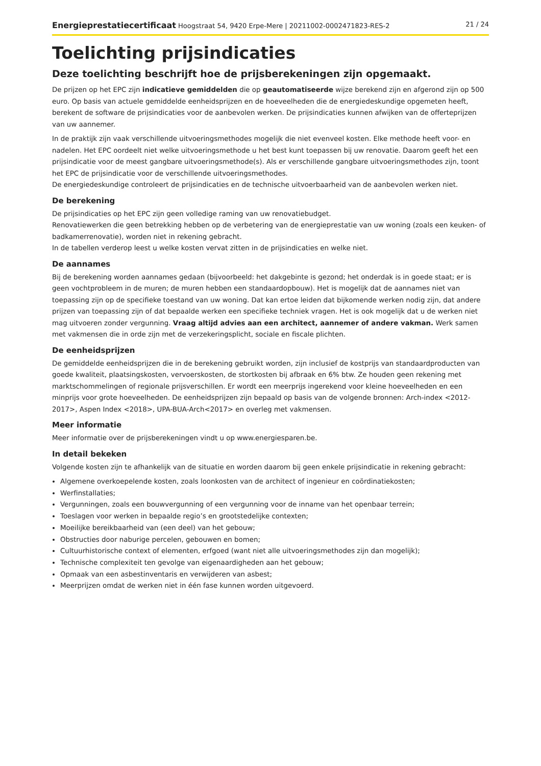Energieprestatiecertificaat Hoogstraat 54, 9420 Erpe-Mere | 20211002-0002471823-RES-2 21 / 24
Toelichting prijsindicaties
Deze toelichting beschrijft hoe de prijsberekeningen zijn opgemaakt.
De prijzen op het EPC zijn indicatieve gemiddelden die op geautomatiseerde wijze berekend zijn en afgerond zijn op 500 euro. Op basis van actuele gemiddelde eenheidsprijzen en de hoeveelheden die de energiedeskundige opgemeten heeft, berekent de software de prijsindicaties voor de aanbevolen werken. De prijsindicaties kunnen afwijken van de offerteprijzen van uw aannemer.
In de praktijk zijn vaak verschillende uitvoeringsmethodes mogelijk die niet evenveel kosten. Elke methode heeft voor- en nadelen. Het EPC oordeelt niet welke uitvoeringsmethode u het best kunt toepassen bij uw renovatie. Daarom geeft het een prijsindicatie voor de meest gangbare uitvoeringsmethode(s). Als er verschillende gangbare uitvoeringsmethodes zijn, toont het EPC de prijsindicatie voor de verschillende uitvoeringsmethodes.
De energiedeskundige controleert de prijsindicaties en de technische uitvoerbaarheid van de aanbevolen werken niet.
De berekening
De prijsindicaties op het EPC zijn geen volledige raming van uw renovatiebudget.
Renovatiewerken die geen betrekking hebben op de verbetering van de energieprestatie van uw woning (zoals een keuken- of badkamerrenovatie), worden niet in rekening gebracht.
In de tabellen verderop leest u welke kosten vervat zitten in de prijsindicaties en welke niet.
De aannames
Bij de berekening worden aannames gedaan (bijvoorbeeld: het dakgebinte is gezond; het onderdak is in goede staat; er is geen vochtprobleem in de muren; de muren hebben een standaardopbouw). Het is mogelijk dat de aannames niet van toepassing zijn op de specifieke toestand van uw woning. Dat kan ertoe leiden dat bijkomende werken nodig zijn, dat andere prijzen van toepassing zijn of dat bepaalde werken een specifieke techniek vragen. Het is ook mogelijk dat u de werken niet mag uitvoeren zonder vergunning. Vraag altijd advies aan een architect, aannemer of andere vakman. Werk samen met vakmensen die in orde zijn met de verzekeringsplicht, sociale en fiscale plichten.
De eenheidsprijzen
De gemiddelde eenheidsprijzen die in de berekening gebruikt worden, zijn inclusief de kostprijs van standaardproducten van goede kwaliteit, plaatsingskosten, vervoerskosten, de stortkosten bij afbraak en 6% btw. Ze houden geen rekening met marktschommelingen of regionale prijsverschillen. Er wordt een meerprijs ingerekend voor kleine hoeveelheden en een minprijs voor grote hoeveelheden. De eenheidsprijzen zijn bepaald op basis van de volgende bronnen: Arch-index <2012-2017>, Aspen Index <2018>, UPA-BUA-Arch<2017> en overleg met vakmensen.
Meer informatie
Meer informatie over de prijsberekeningen vindt u op www.energiesparen.be.
In detail bekeken
Volgende kosten zijn te afhankelijk van de situatie en worden daarom bij geen enkele prijsindicatie in rekening gebracht:
Algemene overkoepelende kosten, zoals loonkosten van de architect of ingenieur en coördinatiekosten;
Werfinstallaties;
Vergunningen, zoals een bouwvergunning of een vergunning voor de inname van het openbaar terrein;
Toeslagen voor werken in bepaalde regio’s en grootstedelijke contexten;
Moeilijke bereikbaarheid van (een deel) van het gebouw;
Obstructies door naburige percelen, gebouwen en bomen;
Cultuurhistorische context of elementen, erfgoed (want niet alle uitvoeringsmethodes zijn dan mogelijk);
Technische complexiteit ten gevolge van eigenaardigheden aan het gebouw;
Opmaak van een asbestinventaris en verwijderen van asbest;
Meerprijzen omdat de werken niet in één fase kunnen worden uitgevoerd.